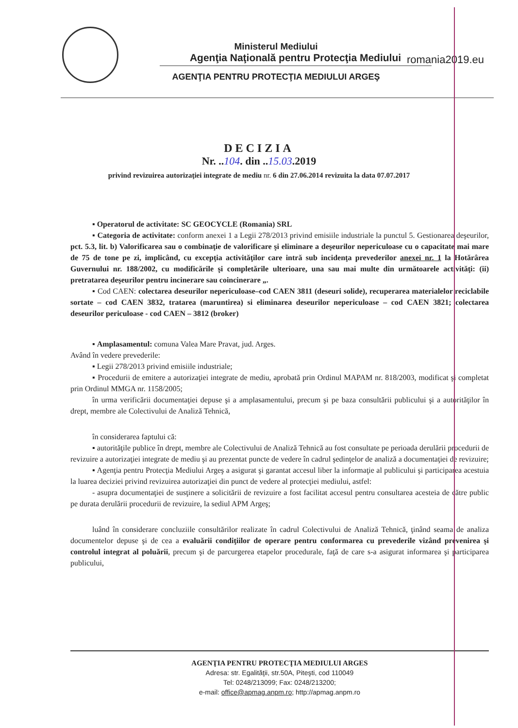romania2019.eu
Ministerul Mediului
Agenţia Naţională pentru Protecţia Mediului
AGENŢIA PENTRU PROTECŢIA MEDIULUI ARGEŞ
DECIZIA
Nr. ..104. din ..15.03.2019
privind revizuirea autorizaţiei integrate de mediu nr. 6 din 27.06.2014 revizuita la data 07.07.2017
▪ Operatorul de activitate: SC GEOCYCLE (Romania) SRL
▪ Categoria de activitate: conform anexei 1 a Legii 278/2013 privind emisiile industriale la punctul 5. Gestionarea deşeurilor, pct. 5.3, lit. b) Valorificarea sau o combinaţie de valorificare şi eliminare a deşeurilor nepericuloase cu o capacitate mai mare de 75 de tone pe zi, implicând, cu excepţia activităţilor care intră sub incidenţa prevederilor anexei nr. 1 la Hotărârea Guvernului nr. 188/2002, cu modificările şi completările ulterioare, una sau mai multe din următoarele activităţi: (ii) pretratarea deşeurilor pentru incinerare sau coincinerare „.
▪ Cod CAEN: colectarea deseurilor nepericuloase–cod CAEN 3811 (deseuri solide), recuperarea materialelor reciclabile sortate – cod CAEN 3832, tratarea (maruntirea) si eliminarea deseurilor nepericuloase – cod CAEN 3821; colectarea deseurilor periculoase - cod CAEN – 3812 (broker)
▪ Amplasamentul: comuna Valea Mare Pravat, jud. Arges.
Având în vedere prevederile:
▪ Legii 278/2013 privind emisiile industriale;
▪ Procedurii de emitere a autorizaţiei integrate de mediu, aprobată prin Ordinul MAPAM nr. 818/2003, modificat şi completat prin Ordinul MMGA nr. 1158/2005;
în urma verificării documentaţiei depuse şi a amplasamentului, precum şi pe baza consultării publicului şi a autorităţilor în drept, membre ale Colectivului de Analiză Tehnică,
în considerarea faptului că:
▪ autorităţile publice în drept, membre ale Colectivului de Analiză Tehnică au fost consultate pe perioada derulării procedurii de revizuire a autorizaţiei integrate de mediu şi au prezentat puncte de vedere în cadrul şedinţelor de analiză a documentaţiei de revizuire;
▪ Agenţia pentru Protecţia Mediului Argeş a asigurat şi garantat accesul liber la informaţie al publicului şi participarea acestuia la luarea deciziei privind revizuirea autorizaţiei din punct de vedere al protecţiei mediului, astfel:
- asupra documentaţiei de susţinere a solicitării de revizuire a fost facilitat accesul pentru consultarea acesteia de către public pe durata derulării procedurii de revizuire, la sediul APM Argeş;
luând în considerare concluziile consultărilor realizate în cadrul Colectivului de Analiză Tehnică, ţinând seama de analiza documentelor depuse şi de cea a evaluării condiţiilor de operare pentru conformarea cu prevederile vizând prevenirea şi controlul integrat al poluării, precum şi de parcurgerea etapelor procedurale, faţă de care s-a asigurat informarea şi participarea publicului,
AGENŢIA PENTRU PROTECŢIA MEDIULUI ARGES
Adresa: str. Egalităţii, str.50A, Piteşti, cod 110049
Tel: 0248/213099; Fax: 0248/213200;
e-mail: office@apmag.anpm.ro; http://apmag.anpm.ro